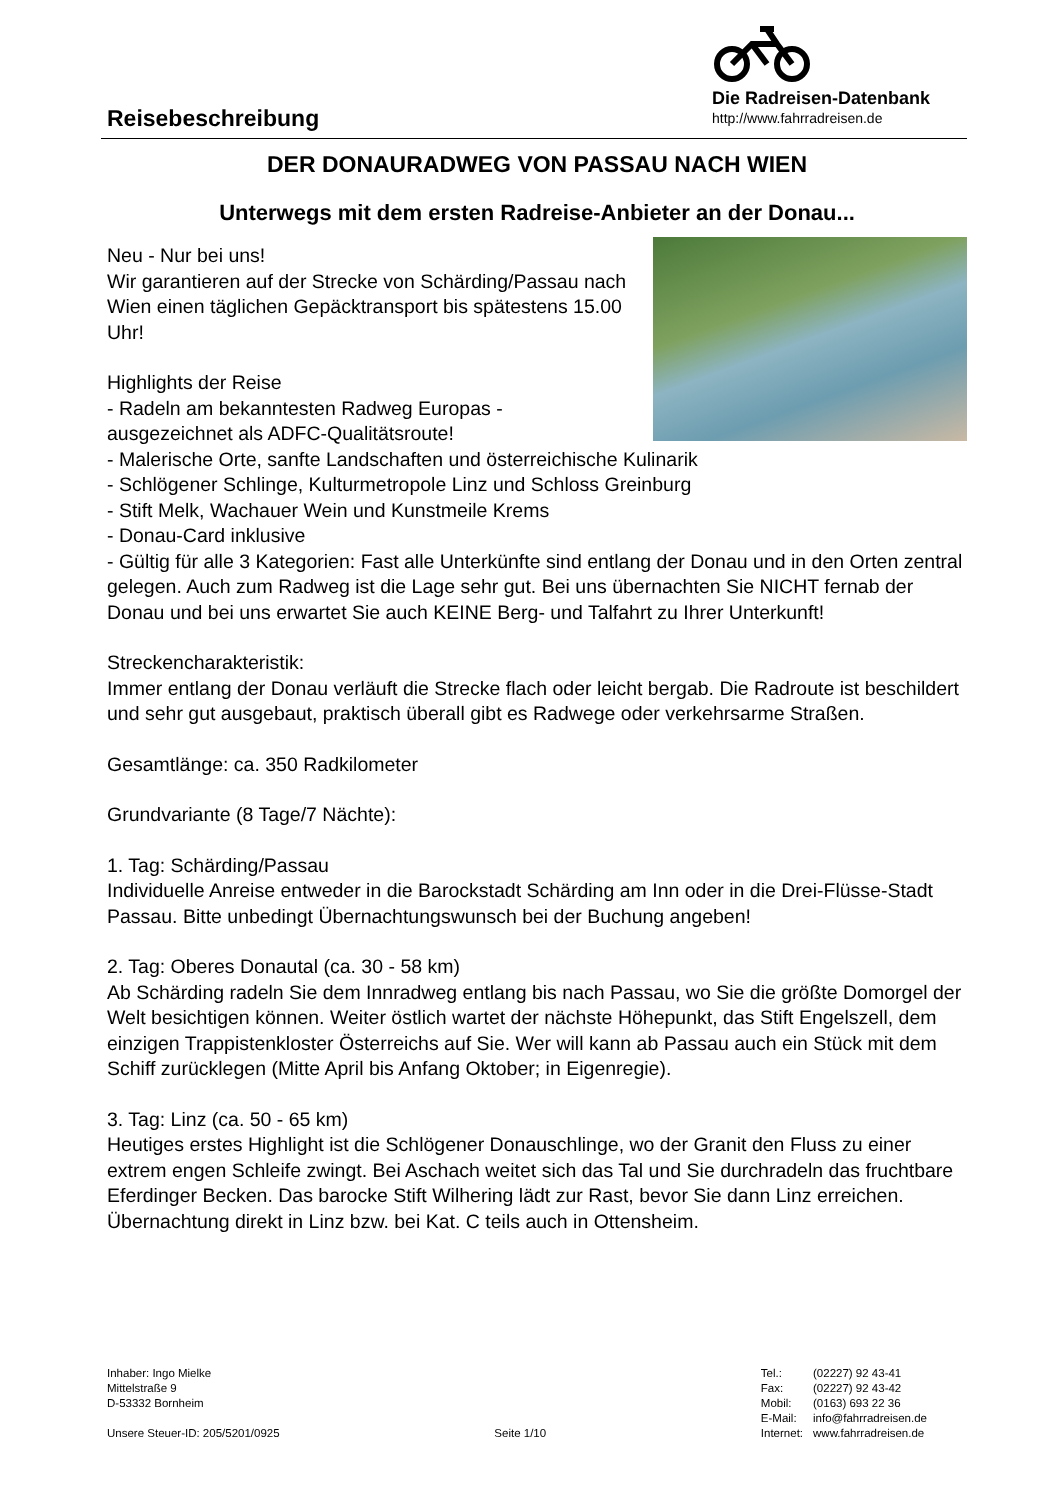Reisebeschreibung
Die Radreisen-Datenbank
http://www.fahrradreisen.de
DER DONAURADWEG VON PASSAU NACH WIEN
Unterwegs mit dem ersten Radreise-Anbieter an der Donau...
Neu - Nur bei uns!
Wir garantieren auf der Strecke von Schärding/Passau nach Wien einen täglichen Gepäcktransport bis spätestens 15.00 Uhr!
Highlights der Reise
- Radeln am bekanntesten Radweg Europas - ausgezeichnet als ADFC-Qualitätsroute!
- Malerische Orte, sanfte Landschaften und österreichische Kulinarik
- Schlögener Schlinge, Kulturmetropole Linz und Schloss Greinburg
- Stift Melk, Wachauer Wein und Kunstmeile Krems
- Donau-Card inklusive
- Gültig für alle 3 Kategorien: Fast alle Unterkünfte sind entlang der Donau und in den Orten zentral gelegen. Auch zum Radweg ist die Lage sehr gut. Bei uns übernachten Sie NICHT fernab der Donau und bei uns erwartet Sie auch KEINE Berg- und Talfahrt zu Ihrer Unterkunft!
Streckencharakteristik:
Immer entlang der Donau verläuft die Strecke flach oder leicht bergab. Die Radroute ist beschildert und sehr gut ausgebaut, praktisch überall gibt es Radwege oder verkehrsarme Straßen.
Gesamtlänge: ca. 350 Radkilometer
Grundvariante (8 Tage/7 Nächte):
1. Tag: Schärding/Passau
Individuelle Anreise entweder in die Barockstadt Schärding am Inn oder in die Drei-Flüsse-Stadt Passau. Bitte unbedingt Übernachtungswunsch bei der Buchung angeben!
2. Tag: Oberes Donautal (ca. 30 - 58 km)
Ab Schärding radeln Sie dem Innradweg entlang bis nach Passau, wo Sie die größte Domorgel der Welt besichtigen können. Weiter östlich wartet der nächste Höhepunkt, das Stift Engelszell, dem einzigen Trappistenkloster Österreichs auf Sie. Wer will kann ab Passau auch ein Stück mit dem Schiff zurücklegen (Mitte April bis Anfang Oktober; in Eigenregie).
3. Tag: Linz (ca. 50 - 65 km)
Heutiges erstes Highlight ist die Schlögener Donauschlinge, wo der Granit den Fluss zu einer extrem engen Schleife zwingt. Bei Aschach weitet sich das Tal und Sie durchradeln das fruchtbare Eferdinger Becken. Das barocke Stift Wilhering lädt zur Rast, bevor Sie dann Linz erreichen. Übernachtung direkt in Linz bzw. bei Kat. C teils auch in Ottensheim.
Inhaber: Ingo Mielke
Mittelstraße 9
D-53332 Bornheim
Unsere Steuer-ID: 205/5201/0925
Seite 1/10
| Tel.: | (02227) 92 43-41 |
| Fax: | (02227) 92 43-42 |
| Mobil: | (0163) 693 22 36 |
| E-Mail: | info@fahrradreisen.de |
| Internet: | www.fahrradreisen.de |